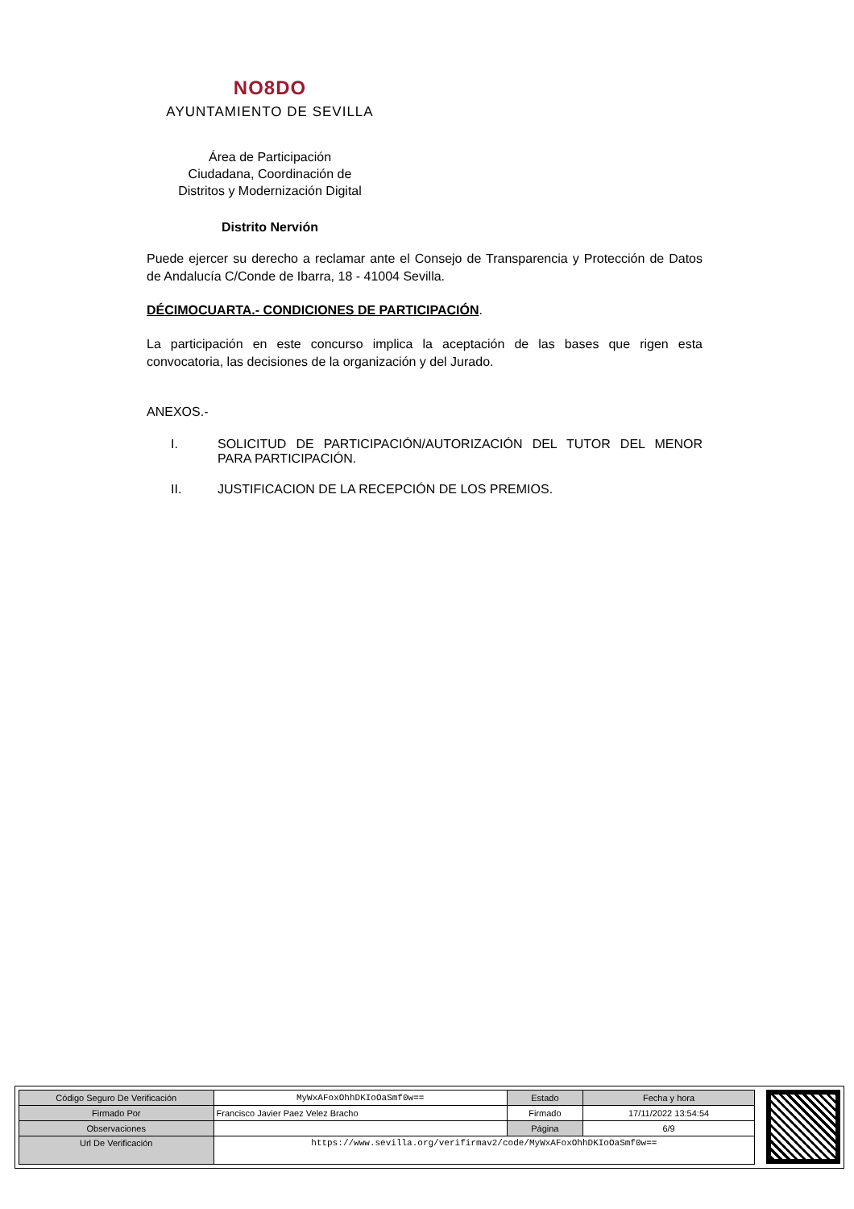NO8DO
AYUNTAMIENTO DE SEVILLA
Área de Participación
Ciudadana, Coordinación de
Distritos y Modernización Digital
Distrito Nervión
Puede ejercer su derecho a reclamar ante el Consejo de Transparencia y Protección de Datos de Andalucía C/Conde de Ibarra, 18 - 41004 Sevilla.
DÉCIMOCUARTA.- CONDICIONES DE PARTICIPACIÓN.
La participación en este concurso implica la aceptación de las bases que rigen esta convocatoria, las decisiones de la organización y del Jurado.
ANEXOS.-
I. SOLICITUD DE PARTICIPACIÓN/AUTORIZACIÓN DEL TUTOR DEL MENOR PARA PARTICIPACIÓN.
II. JUSTIFICACION DE LA RECEPCIÓN DE LOS PREMIOS.
| Código Seguro De Verificación | MyWxAFoxOhhDKIoOaSmf0w== | Estado | Fecha y hora |
| Firmado Por | Francisco Javier Paez Velez Bracho | Firmado | 17/11/2022 13:54:54 |
| Observaciones | | Página | 6/9 |
| Url De Verificación | https://www.sevilla.org/verifirmav2/code/MyWxAFoxOhhDKIoOaSmf0w== | | |